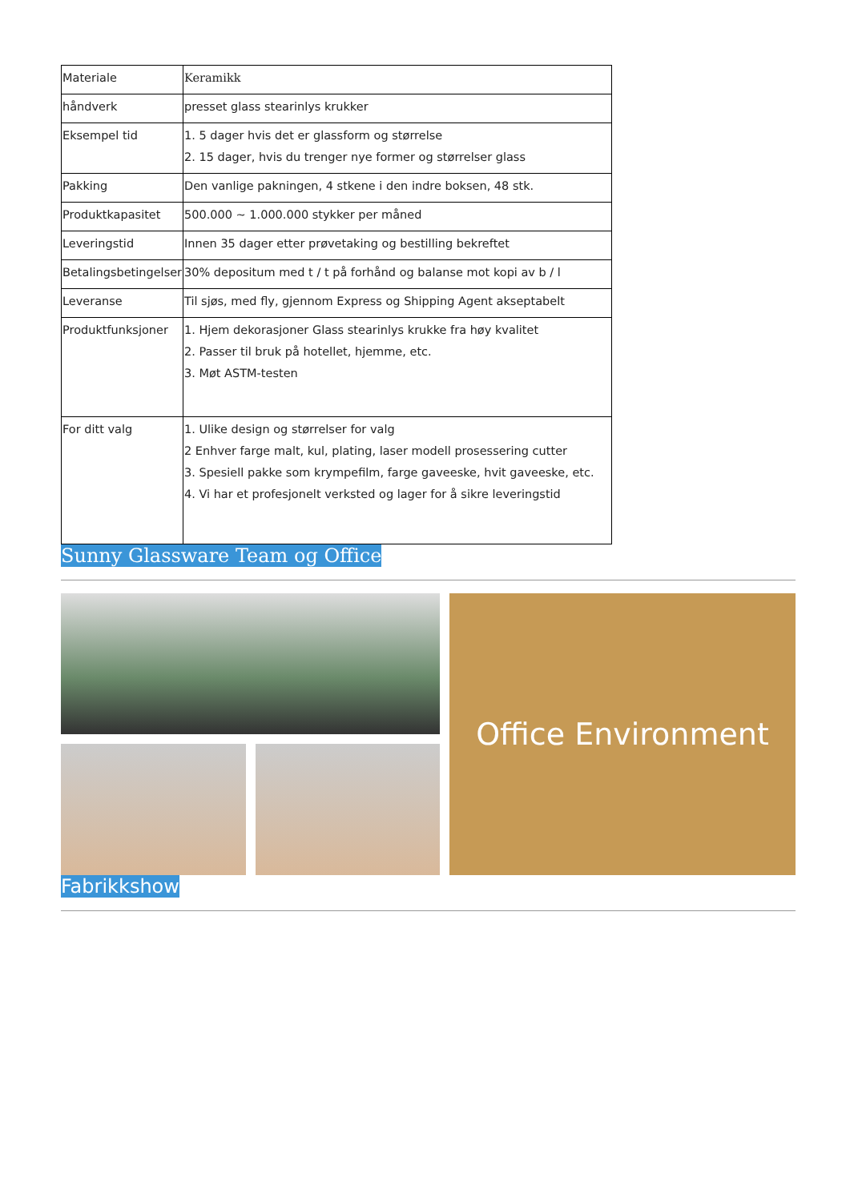| Materiale | Keramikk |
| håndverk | presset glass stearinlys krukker |
| Eksempel tid | 1. 5 dager hvis det er glassform og størrelse 2. 15 dager, hvis du trenger nye former og størrelser glass |
| Pakking | Den vanlige pakningen, 4 stkene i den indre boksen, 48 stk. |
| Produktkapasitet | 500.000 ~ 1.000.000 stykker per måned |
| Leveringstid | Innen 35 dager etter prøvetaking og bestilling bekreftet |
| Betalingsbetingelser | 30% depositum med t / t på forhånd og balanse mot kopi av b / l |
| Leveranse | Til sjøs, med fly, gjennom Express og Shipping Agent akseptabelt |
| Produktfunksjoner | 1. Hjem dekorasjoner Glass stearinlys krukke fra høy kvalitet 2. Passer til bruk på hotellet, hjemme, etc. 3. Møt ASTM-testen |
| For ditt valg | 1. Ulike design og størrelser for valg 2 Enhver farge malt, kul, plating, laser modell prosessering cutter 3. Spesiell pakke som krympefilm, farge gaveeske, hvit gaveeske, etc. 4. Vi har et profesjonelt verksted og lager for å sikre leveringstid |
Sunny Glassware Team og Office
Office Environment
Fabrikkshow